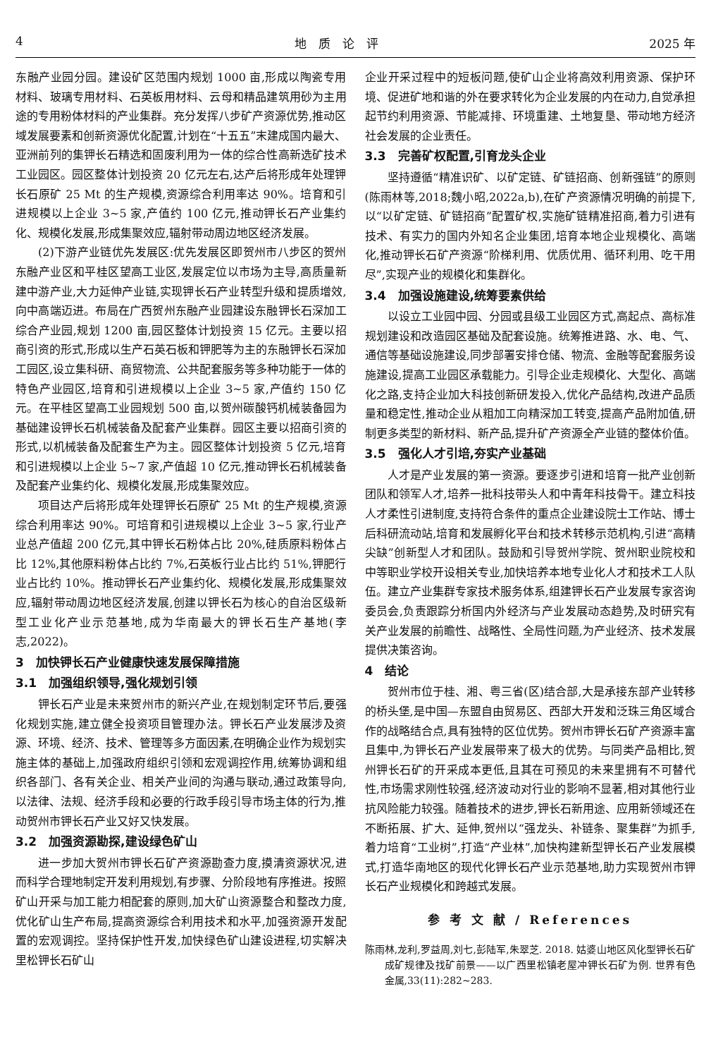4 地　质　论　评 2025 年
东融产业园分园。建设矿区范围内规划 1000 亩,形成以陶瓷专用材料、玻璃专用材料、石英板用材料、云母和精品建筑用砂为主用途的专用粉体材料的产业集群。充分发挥八步矿产资源优势,推动区域发展要素和创新资源优化配置,计划在“十五五”末建成国内最大、亚洲前列的集钾长石精选和固废利用为一体的综合性高新选矿技术工业园区。园区整体计划投资 20 亿元左右,达产后将形成年处理钾长石原矿 25 Mt 的生产规模,资源综合利用率达 90%。培育和引进规模以上企业 3~5 家,产值约 100 亿元,推动钾长石产业集约化、规模化发展,形成集聚效应,辐射带动周边地区经济发展。
(2)下游产业链优先发展区:优先发展区即贺州市八步区的贺州东融产业区和平桂区望高工业区,发展定位以市场为主导,高质量新建中游产业,大力延伸产业链,实现钾长石产业转型升级和提质增效,向中高端迈进。布局在广西贺州东融产业园建设东融钾长石深加工综合产业园,规划 1200 亩,园区整体计划投资 15 亿元。主要以招商引资的形式,形成以生产石英石板和钾肥等为主的东融钾长石深加工园区,设立集科研、商贸物流、公共配套服务等多种功能于一体的特色产业园区,培育和引进规模以上企业 3~5 家,产值约 150 亿元。在平桂区望高工业园规划 500 亩,以贺州碳酸钙机械装备园为基础建设钾长石机械装备及配套产业集群。园区主要以招商引资的形式,以机械装备及配套生产为主。园区整体计划投资 5 亿元,培育和引进规模以上企业 5~7 家,产值超 10 亿元,推动钾长石机械装备及配套产业集约化、规模化发展,形成集聚效应。
项目达产后将形成年处理钾长石原矿 25 Mt 的生产规模,资源综合利用率达 90%。可培育和引进规模以上企业 3~5 家,行业产业总产值超 200 亿元,其中钾长石粉体占比 20%,硅质原料粉体占比 12%,其他原料粉体占比约 7%,石英板行业占比约 51%,钾肥行业占比约 10%。推动钾长石产业集约化、规模化发展,形成集聚效应,辐射带动周边地区经济发展,创建以钾长石为核心的自治区级新型工业化产业示范基地,成为华南最大的钾长石生产基地(李志,2022)。
3　加快钾长石产业健康快速发展保障措施
3.1　加强组织领导,强化规划引领
钾长石产业是未来贺州市的新兴产业,在规划制定环节后,要强化规划实施,建立健全投资项目管理办法。钾长石产业发展涉及资源、环境、经济、技术、管理等多方面因素,在明确企业作为规划实施主体的基础上,加强政府组织引领和宏观调控作用,统筹协调和组织各部门、各有关企业、相关产业间的沟通与联动,通过政策导向,以法律、法规、经济手段和必要的行政手段引导市场主体的行为,推动贺州市钾长石产业又好又快发展。
3.2　加强资源勘探,建设绿色矿山
进一步加大贺州市钾长石矿产资源勘查力度,摸清资源状况,进而科学合理地制定开发利用规划,有步骤、分阶段地有序推进。按照矿山开采与加工能力相配套的原则,加大矿山资源整合和整改力度,优化矿山生产布局,提高资源综合利用技术和水平,加强资源开发配置的宏观调控。坚持保护性开发,加快绿色矿山建设进程,切实解决里松钾长石矿山
企业开采过程中的短板问题,使矿山企业将高效利用资源、保护环境、促进矿地和谐的外在要求转化为企业发展的内在动力,自觉承担起节约利用资源、节能减排、环境重建、土地复垦、带动地方经济社会发展的企业责任。
3.3　完善矿权配置,引育龙头企业
坚持遵循“精准识矿、以矿定链、矿链招商、创新强链”的原则(陈雨林等,2018;魏小昭,2022a,b),在矿产资源情况明确的前提下,以“以矿定链、矿链招商”配置矿权,实施矿链精准招商,着力引进有技术、有实力的国内外知名企业集团,培育本地企业规模化、高端化,推动钾长石矿产资源“阶梯利用、优质优用、循环利用、吃干用尽”,实现产业的规模化和集群化。
3.4　加强设施建设,统筹要素供给
以设立工业园中园、分园或县级工业园区方式,高起点、高标准规划建设和改造园区基础及配套设施。统筹推进路、水、电、气、通信等基础设施建设,同步部署安排仓储、物流、金融等配套服务设施建设,提高工业园区承载能力。引导企业走规模化、大型化、高端化之路,支持企业加大科技创新研发投入,优化产品结构,改进产品质量和稳定性,推动企业从粗加工向精深加工转变,提高产品附加值,研制更多类型的新材料、新产品,提升矿产资源全产业链的整体价值。
3.5　强化人才引培,夯实产业基础
人才是产业发展的第一资源。要逐步引进和培育一批产业创新团队和领军人才,培养一批科技带头人和中青年科技骨干。建立科技人才柔性引进制度,支持符合条件的重点企业建设院士工作站、博士后科研流动站,培育和发展孵化平台和技术转移示范机构,引进“高精尖缺”创新型人才和团队。鼓励和引导贺州学院、贺州职业院校和中等职业学校开设相关专业,加快培养本地专业化人才和技术工人队伍。建立产业集群专家技术服务体系,组建钾长石产业发展专家咨询委员会,负责跟踪分析国内外经济与产业发展动态趋势,及时研究有关产业发展的前瞻性、战略性、全局性问题,为产业经济、技术发展提供决策咨询。
4　结论
贺州市位于桂、湘、粤三省(区)结合部,大是承接东部产业转移的桥头堡,是中国—东盟自由贸易区、西部大开发和泛珠三角区域合作的战略结合点,具有独特的区位优势。贺州市钾长石矿产资源丰富且集中,为钾长石产业发展带来了极大的优势。与同类产品相比,贺州钾长石矿的开采成本更低,且其在可预见的未来里拥有不可替代性,市场需求刚性较强,经济波动对行业的影响不显著,相对其他行业抗风险能力较强。随着技术的进步,钾长石新用途、应用新领域还在不断拓展、扩大、延伸,贺州以“强龙头、补链条、聚集群”为抓手,着力培育“工业树”,打造“产业林”,加快构建新型钾长石产业发展模式,打造华南地区的现代化钾长石产业示范基地,助力实现贺州市钾长石产业规模化和跨越式发展。
参 考 文 献 / References
陈雨林,龙利,罗益周,刘七,彭陆军,朱翠芝. 2018. 姑婆山地区风化型钾长石矿成矿规律及找矿前景——以广西里松镇老屋冲钾长石矿为例. 世界有色金属,33(11):282~283.